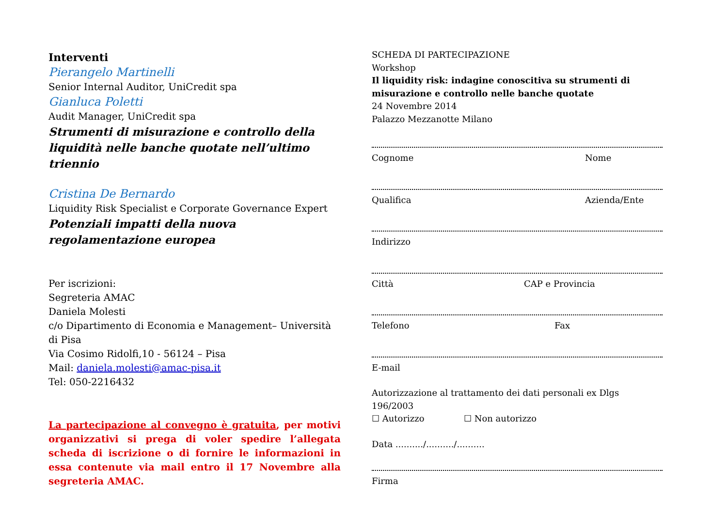Interventi
Pierangelo Martinelli
Senior Internal Auditor, UniCredit spa
Gianluca Poletti
Audit Manager, UniCredit spa
Strumenti di misurazione e controllo della liquidità nelle banche quotate nell’ultimo triennio
Cristina De Bernardo
Liquidity Risk Specialist e Corporate Governance Expert
Potenziali impatti della nuova regolamentazione europea
Per iscrizioni:
Segreteria AMAC
Daniela Molesti
c/o Dipartimento di Economia e Management– Università di Pisa
Via Cosimo Ridolfi,10 - 56124 – Pisa
Mail: daniela.molesti@amac-pisa.it
Tel: 050-2216432
La partecipazione al convegno è gratuita, per motivi organizzativi si prega di voler spedire l’allegata scheda di iscrizione o di fornire le informazioni in essa contenute via mail entro il 17 Novembre alla segreteria AMAC.
SCHEDA DI PARTECIPAZIONE
Workshop
Il liquidity risk: indagine conoscitiva su strumenti di misurazione e controllo nelle banche quotate
24 Novembre 2014
Palazzo Mezzanotte Milano
Cognome Nome
Qualifica Azienda/Ente
Indirizzo
Città CAP e Provincia
Telefono Fax
E-mail
Autorizzazione al trattamento dei dati personali ex Dlgs 196/2003
☐ Autorizzo ☐ Non autorizzo
Data ........../........../..........
Firma